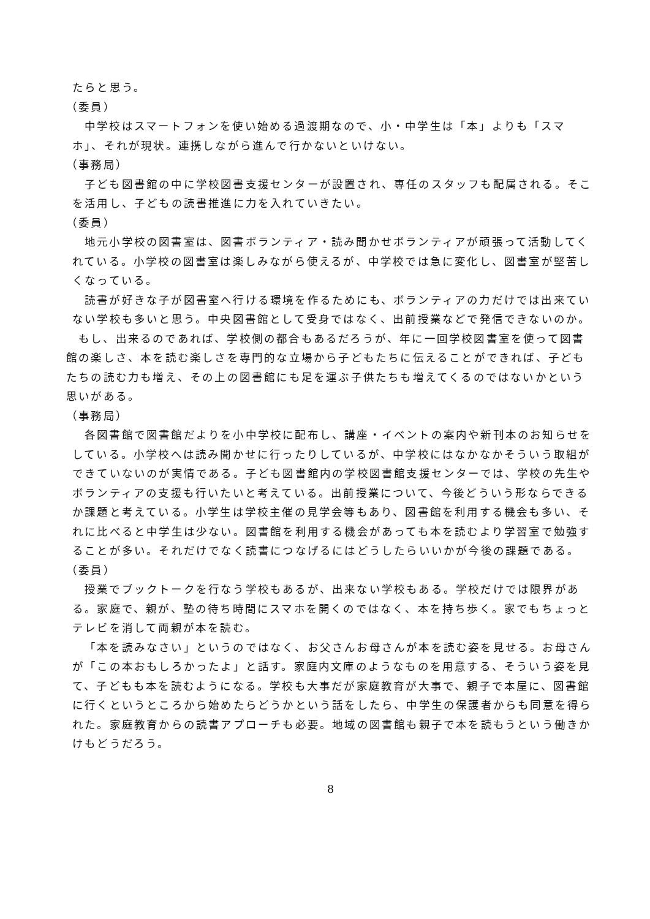たらと思う。
（委員）
中学校はスマートフォンを使い始める過渡期なので、小・中学生は「本」よりも「スマホ」、それが現状。連携しながら進んで行かないといけない。
（事務局）
子ども図書館の中に学校図書支援センターが設置され、専任のスタッフも配属される。そこを活用し、子どもの読書推進に力を入れていきたい。
（委員）
地元小学校の図書室は、図書ボランティア・読み聞かせボランティアが頑張って活動してくれている。小学校の図書室は楽しみながら使えるが、中学校では急に変化し、図書室が堅苦しくなっている。
読書が好きな子が図書室へ行ける環境を作るためにも、ボランティアの力だけでは出来ていない学校も多いと思う。中央図書館として受身ではなく、出前授業などで発信できないのか。
もし、出来るのであれば、学校側の都合もあるだろうが、年に一回学校図書室を使って図書館の楽しさ、本を読む楽しさを専門的な立場から子どもたちに伝えることができれば、子どもたちの読む力も増え、その上の図書館にも足を運ぶ子供たちも増えてくるのではないかという思いがある。
（事務局）
各図書館で図書館だよりを小中学校に配布し、講座・イベントの案内や新刊本のお知らせをしている。小学校へは読み聞かせに行ったりしているが、中学校にはなかなかそういう取組ができていないのが実情である。子ども図書館内の学校図書館支援センターでは、学校の先生やボランティアの支援も行いたいと考えている。出前授業について、今後どういう形ならできるか課題と考えている。小学生は学校主催の見学会等もあり、図書館を利用する機会も多い、それに比べると中学生は少ない。図書館を利用する機会があっても本を読むより学習室で勉強することが多い。それだけでなく読書につなげるにはどうしたらいいかが今後の課題である。
（委員）
授業でブックトークを行なう学校もあるが、出来ない学校もある。学校だけでは限界がある。家庭で、親が、塾の待ち時間にスマホを開くのではなく、本を持ち歩く。家でもちょっとテレビを消して両親が本を読む。
「本を読みなさい」というのではなく、お父さんお母さんが本を読む姿を見せる。お母さんが「この本おもしろかったよ」と話す。家庭内文庫のようなものを用意する、そういう姿を見て、子どもも本を読むようになる。学校も大事だが家庭教育が大事で、親子で本屋に、図書館に行くというところから始めたらどうかという話をしたら、中学生の保護者からも同意を得られた。家庭教育からの読書アプローチも必要。地域の図書館も親子で本を読もうという働きかけもどうだろう。
8